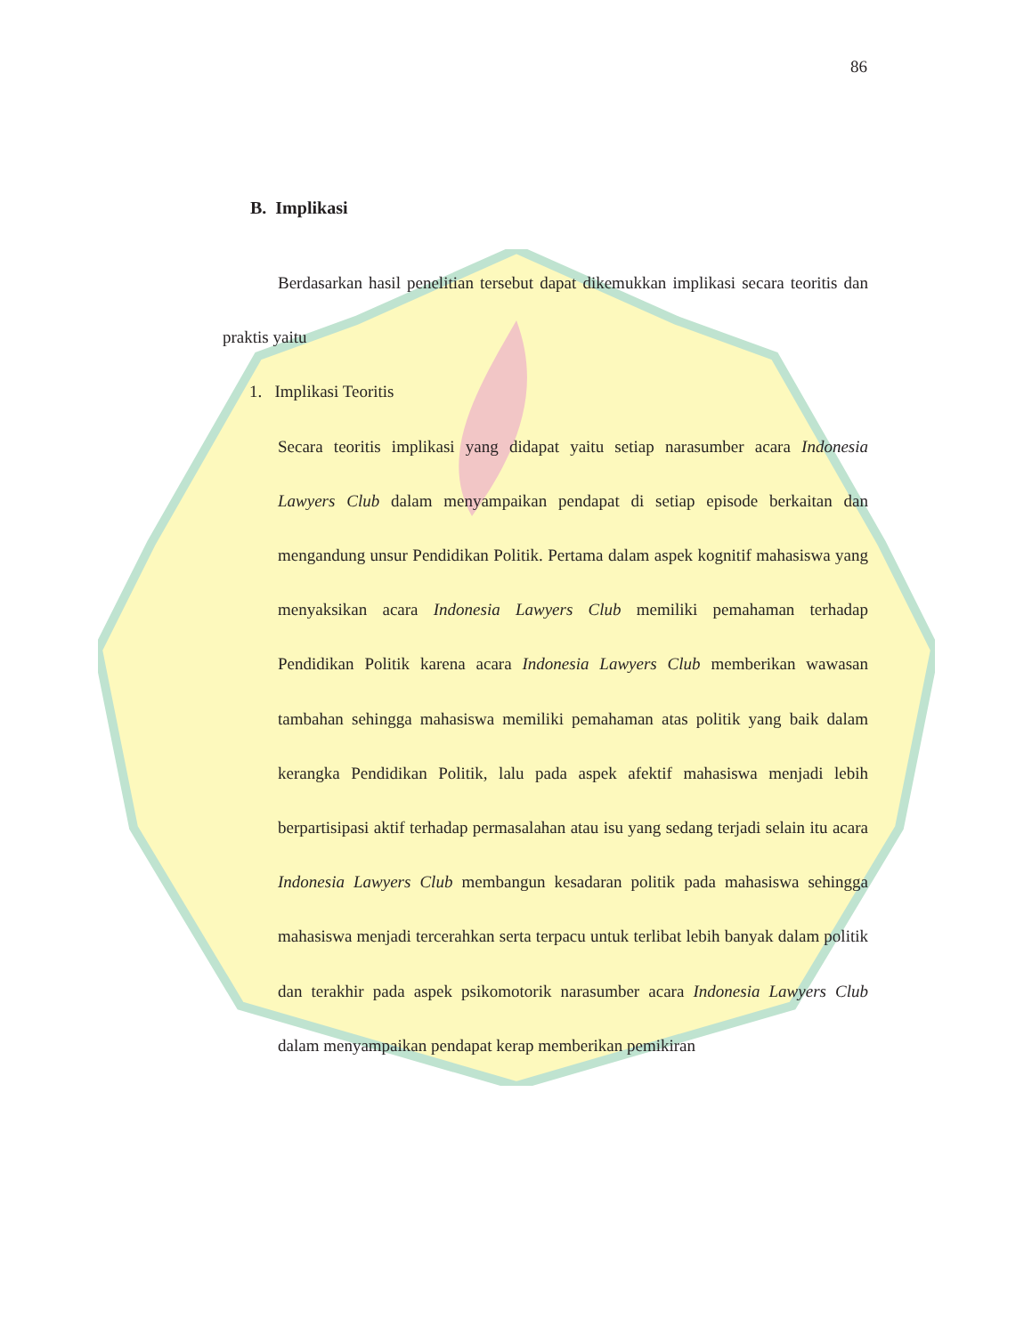86
B. Implikasi
Berdasarkan hasil penelitian tersebut dapat dikemukkan implikasi secara teoritis dan praktis yaitu
1. Implikasi Teoritis
Secara teoritis implikasi yang didapat yaitu setiap narasumber acara Indonesia Lawyers Club dalam menyampaikan pendapat di setiap episode berkaitan dan mengandung unsur Pendidikan Politik. Pertama dalam aspek kognitif mahasiswa yang menyaksikan acara Indonesia Lawyers Club memiliki pemahaman terhadap Pendidikan Politik karena acara Indonesia Lawyers Club memberikan wawasan tambahan sehingga mahasiswa memiliki pemahaman atas politik yang baik dalam kerangka Pendidikan Politik, lalu pada aspek afektif mahasiswa menjadi lebih berpartisipasi aktif terhadap permasalahan atau isu yang sedang terjadi selain itu acara Indonesia Lawyers Club membangun kesadaran politik pada mahasiswa sehingga mahasiswa menjadi tercerahkan serta terpacu untuk terlibat lebih banyak dalam politik dan terakhir pada aspek psikomotorik narasumber acara Indonesia Lawyers Club dalam menyampaikan pendapat kerap memberikan pemikiran